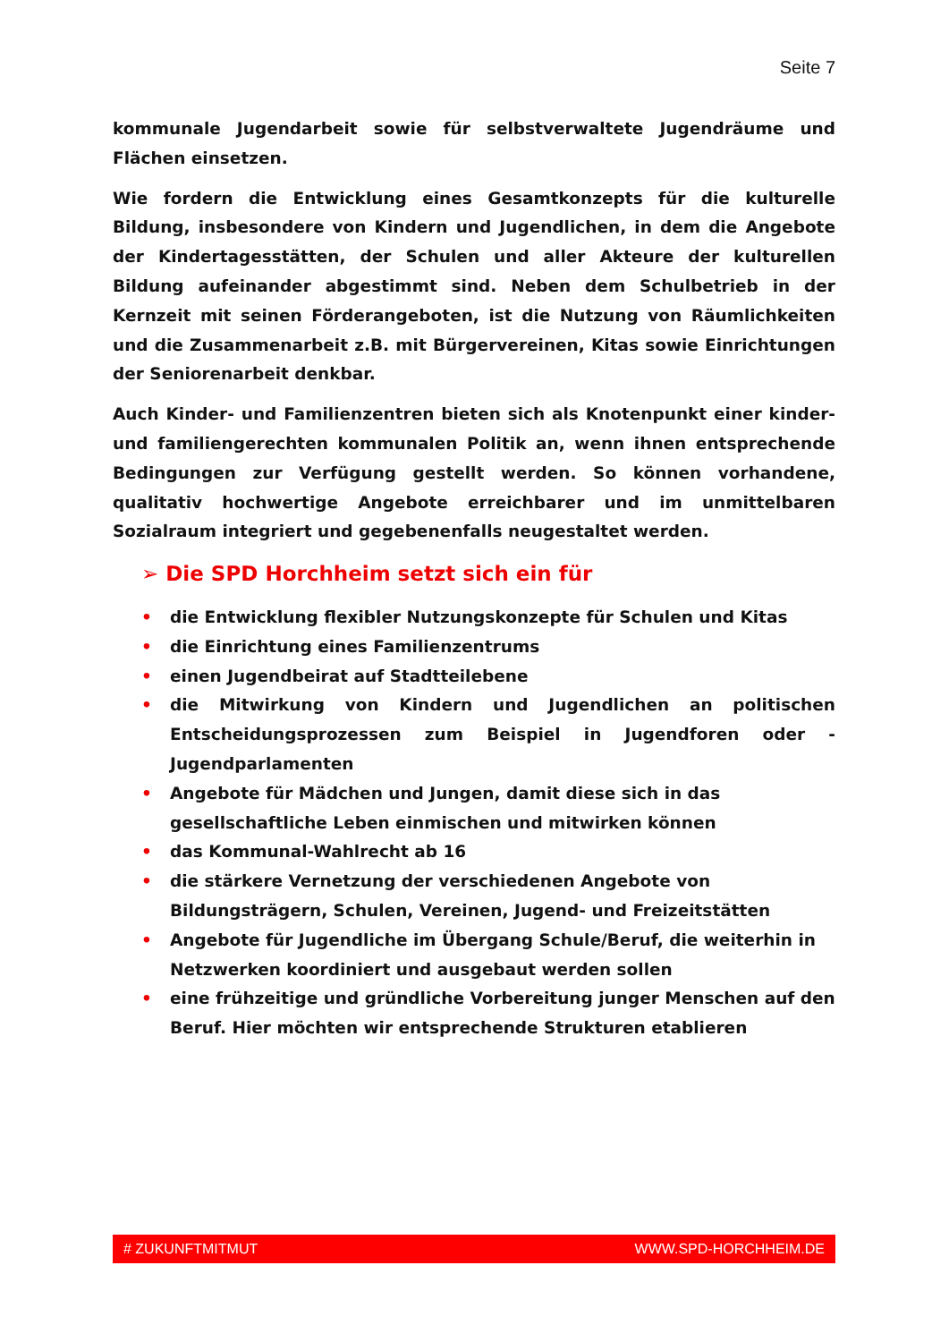Seite 7
kommunale Jugendarbeit sowie für selbstverwaltete Jugendräume und Flächen einsetzen.
Wie fordern die Entwicklung eines Gesamtkonzepts für die kulturelle Bildung, insbesondere von Kindern und Jugendlichen, in dem die Angebote der Kindertagesstätten, der Schulen und aller Akteure der kulturellen Bildung aufeinander abgestimmt sind. Neben dem Schulbetrieb in der Kernzeit mit seinen Förderangeboten, ist die Nutzung von Räumlichkeiten und die Zusammenarbeit z.B. mit Bürgervereinen, Kitas sowie Einrichtungen der Seniorenarbeit denkbar.
Auch Kinder- und Familienzentren bieten sich als Knotenpunkt einer kinder- und familiengerechten kommunalen Politik an, wenn ihnen entsprechende Bedingungen zur Verfügung gestellt werden. So können vorhandene, qualitativ hochwertige Angebote erreichbarer und im unmittelbaren Sozialraum integriert und gegebenenfalls neugestaltet werden.
➢ Die SPD Horchheim setzt sich ein für
• die Entwicklung flexibler Nutzungskonzepte für Schulen und Kitas
• die Einrichtung eines Familienzentrums
• einen Jugendbeirat auf Stadtteilebene
• die Mitwirkung von Kindern und Jugendlichen an politischen Entscheidungsprozessen zum Beispiel in Jugendforen oder -Jugendparlamenten
• Angebote für Mädchen und Jungen, damit diese sich in das gesellschaftliche Leben einmischen und mitwirken können
• das Kommunal-Wahlrecht ab 16
• die stärkere Vernetzung der verschiedenen Angebote von Bildungsträgern, Schulen, Vereinen, Jugend- und Freizeitstätten
• Angebote für Jugendliche im Übergang Schule/Beruf, die weiterhin in Netzwerken koordiniert und ausgebaut werden sollen
• eine frühzeitige und gründliche Vorbereitung junger Menschen auf den Beruf. Hier möchten wir entsprechende Strukturen etablieren
# ZUKUNFTMITMUT WWW.SPD-HORCHHEIM.DE